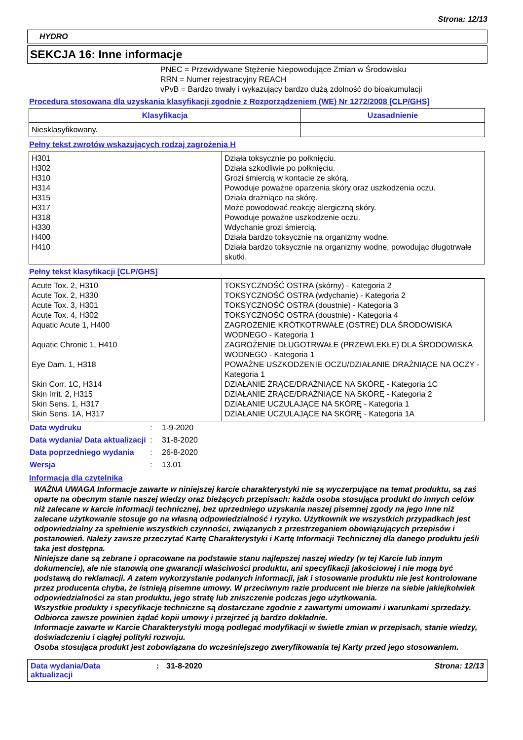Strona: 12/13
HYDRO
SEKCJA 16: Inne informacje
PNEC = Przewidywane Stężenie Niepowodujące Zmian w Środowisku
RRN = Numer rejestracyjny REACH
vPvB = Bardzo trwały i wykazujący bardzo dużą zdolność do bioakumulacji
Procedura stosowana dla uzyskania klasyfikacji zgodnie z Rozporządzeniem (WE) Nr 1272/2008 [CLP/GHS]
| Klasyfikacja | Uzasadnienie |
| --- | --- |
| Niesklasyfikowany. | |
Pełny tekst zwrotów wskazujących rodzaj zagrożenia H
| H301 H302 H310 H314 H315 H317 H318 H330 H400 H410 | Działa toksycznie po połknięciu. Działa szkodliwie po połknięciu. Grozi śmiercią w kontacie ze skórą. Powoduje poważne oparzenia skóry oraz uszkodzenia oczu. Działa drażniąco na skórę. Może powodować reakcję alergiczną skóry. Powoduje poważne uszkodzenie oczu. Wdychanie grozi śmiercią. Działa bardzo toksycznie na organizmy wodne. Działa bardzo toksycznie na organizmy wodne, powodując długotrwałe skutki. |
Pełny tekst klasyfikacji [CLP/GHS]
| Acute Tox. 2, H310 Acute Tox. 2, H330 Acute Tox. 3, H301 Acute Tox. 4, H302 Aquatic Acute 1, H400 Aquatic Chronic 1, H410 Eye Dam. 1, H318 Skin Corr. 1C, H314 Skin Irrit. 2, H315 Skin Sens. 1, H317 Skin Sens. 1A, H317 | TOKSYCZNOŚĆ OSTRA (skórny) - Kategoria 2 TOKSYCZNOŚĆ OSTRA (wdychanie) - Kategoria 2 TOKSYCZNOŚĆ OSTRA (doustnie) - Kategoria 3 TOKSYCZNOŚĆ OSTRA (doustnie) - Kategoria 4 ZAGROŻENIE KRÓTKOTRWAŁE (OSTRE) DLA ŚRODOWISKA WODNEGO - Kategoria 1 ZAGROŻENIE DŁUGOTRWAŁE (PRZEWLEKŁE) DLA ŚRODOWISKA WODNEGO - Kategoria 1 POWAŻNE USZKODZENIE OCZU/DZIAŁANIE DRAŻNIĄCE NA OCZY - Kategoria 1 DZIAŁANIE ŻRĄCE/DRAŻNIĄCE NA SKÓRĘ - Kategoria 1C DZIAŁANIE ŻRĄCE/DRAŻNIĄCE NA SKÓRĘ - Kategoria 2 DZIAŁANIE UCZULAJĄCE NA SKÓRĘ - Kategoria 1 DZIAŁANIE UCZULAJĄCE NA SKÓRĘ - Kategoria 1A |
| Data wydruku | : | 1-9-2020 |
| Data wydania/ Data aktualizacji | : | 31-8-2020 |
| Data poprzedniego wydania | : | 26-8-2020 |
| Wersja | : | 13.01 |
Informacja dla czytelnika
WAŻNA UWAGA Informacje zawarte w niniejszej karcie charakterystyki nie są wyczerpujące na temat produktu, są zaś oparte na obecnym stanie naszej wiedzy oraz bieżących przepisach: każda osoba stosująca produkt do innych celów niż zalecane w karcie informacji technicznej, bez uprzedniego uzyskania naszej pisemnej zgody na jego inne niż zalecane użytkowanie stosuje go na własną odpowiedzialność i ryzyko. Użytkownik we wszystkich przypadkach jest odpowiedzialny za spełnienie wszystkich czynności, związanych z przestrzeganiem obowiązujących przepisów i postanowień. Należy zawsze przeczytać Kartę Charakterystyki i Kartę Informacji Technicznej dla danego produktu jeśli taka jest dostępna.
Niniejsze dane są zebrane i opracowane na podstawie stanu najlepszej naszej wiedzy (w tej Karcie lub innym dokumencie), ale nie stanowią one gwarancji właściwości produktu, ani specyfikacji jakościowej i nie mogą być podstawą do reklamacji. A zatem wykorzystanie podanych informacji, jak i stosowanie produktu nie jest kontrolowane przez producenta chyba, że istnieją pisemne umowy. W przeciwnym razie producent nie bierze na siebie jakiejkolwiek odpowiedzialności za stan produktu, jego stratę lub zniszczenie podczas jego użytkowania.
Wszystkie produkty i specyfikacje techniczne są dostarczane zgodnie z zawartymi umowami i warunkami sprzedaży. Odbiorca zawsze powinien żądać kopii umowy i przejrzeć ją bardzo dokładnie.
Informacje zawarte w Karcie Charakterystyki mogą podlegać modyfikacji w świetle zmian w przepisach, stanie wiedzy, doświadczeniu i ciągłej polityki rozwoju.
Osoba stosująca produkt jest zobowiązana do wcześniejszego zweryfikowania tej Karty przed jego stosowaniem.
Data wydania/Data
aktualizacji
: 31-8-2020 Strona: 12/13